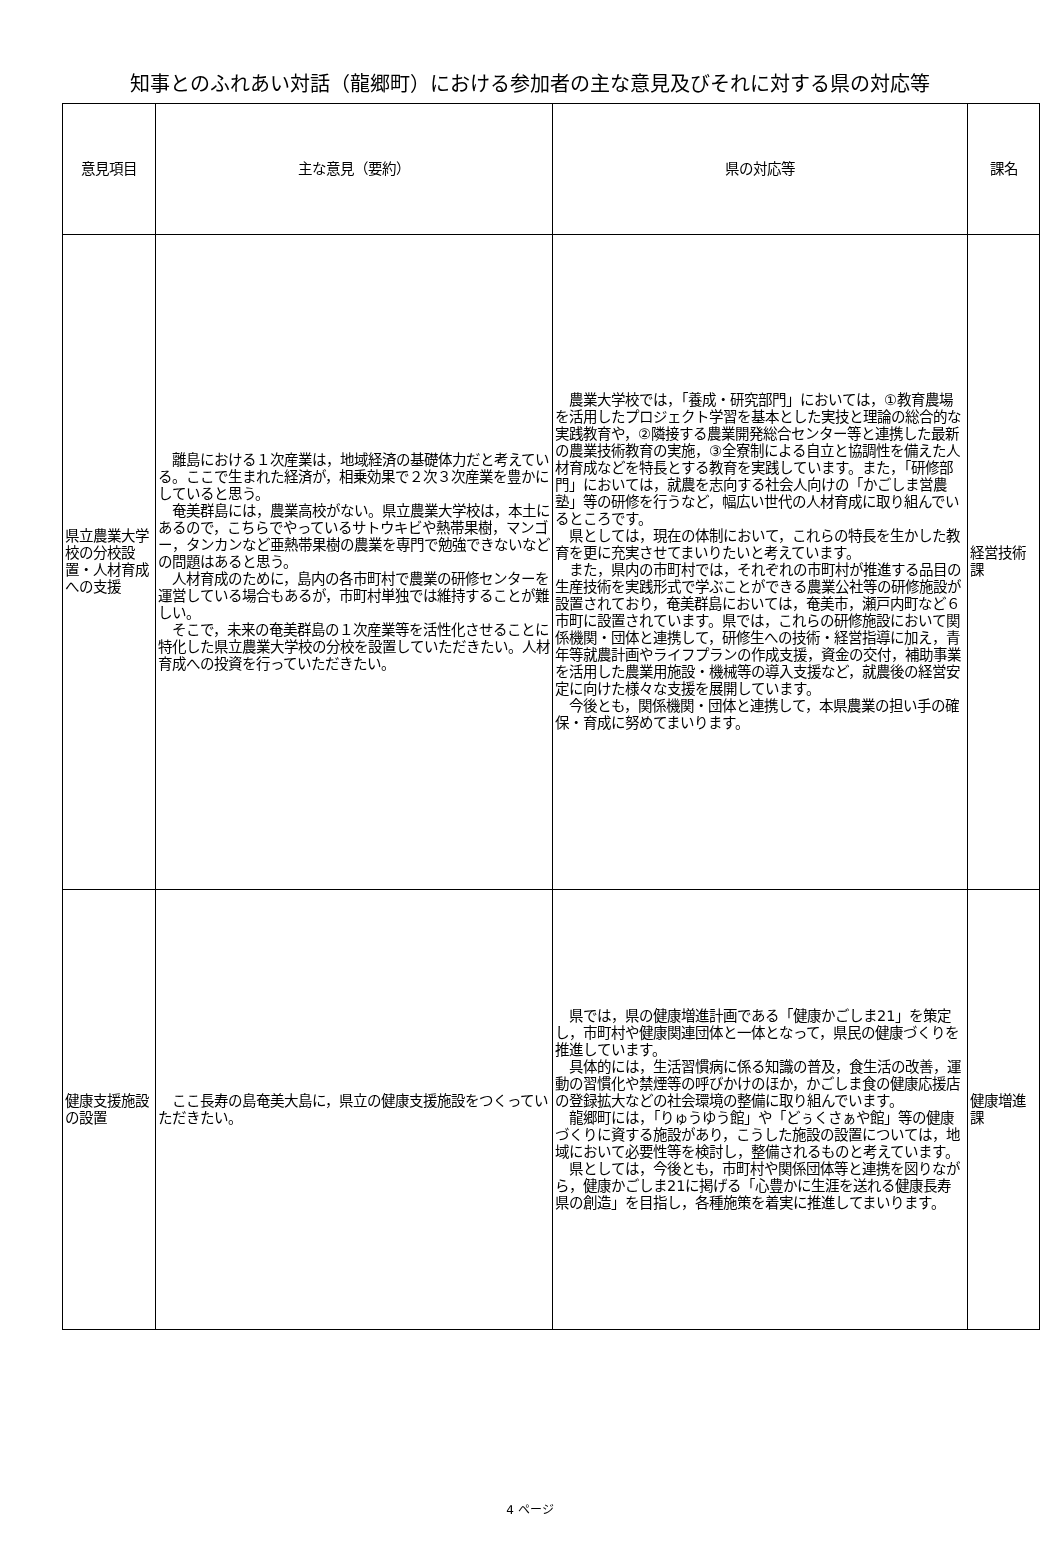知事とのふれあい対話（龍郷町）における参加者の主な意見及びそれに対する県の対応等
| 意見項目 | 主な意見（要約） | 県の対応等 | 課名 |
| --- | --- | --- | --- |
| 県立農業大学校の分校設置・人材育成への支援 | 離島における１次産業は，地域経済の基礎体力だと考えている。ここで生まれた経済が，相乗効果で２次３次産業を豊かにしていると思う。 奄美群島には，農業高校がない。県立農業大学校は，本土にあるので，こちらでやっているサトウキビや熱帯果樹，マンゴー，タンカンなど亜熱帯果樹の農業を専門で勉強できないなどの問題はあると思う。 人材育成のために，島内の各市町村で農業の研修センターを運営している場合もあるが，市町村単独では維持することが難しい。 そこで，未来の奄美群島の１次産業等を活性化させることに特化した県立農業大学校の分校を設置していただきたい。人材育成への投資を行っていただきたい。 | 農業大学校では，「養成・研究部門」においては，①教育農場を活用したプロジェクト学習を基本とした実技と理論の総合的な実践教育や，②隣接する農業開発総合センター等と連携した最新の農業技術教育の実施，③全寮制による自立と協調性を備えた人材育成などを特長とする教育を実践しています。また，「研修部門」においては，就農を志向する社会人向けの「かごしま営農塾」等の研修を行うなど，幅広い世代の人材育成に取り組んでいるところです。 県としては，現在の体制において，これらの特長を生かした教育を更に充実させてまいりたいと考えています。 また，県内の市町村では，それぞれの市町村が推進する品目の生産技術を実践形式で学ぶことができる農業公社等の研修施設が設置されており，奄美群島においては，奄美市，瀬戸内町など６市町に設置されています。県では，これらの研修施設において関係機関・団体と連携して，研修生への技術・経営指導に加え，青年等就農計画やライフプランの作成支援，資金の交付，補助事業を活用した農業用施設・機械等の導入支援など，就農後の経営安定に向けた様々な支援を展開しています。 今後とも，関係機関・団体と連携して，本県農業の担い手の確保・育成に努めてまいります。 | 経営技術課 |
| 健康支援施設の設置 | ここ長寿の島奄美大島に，県立の健康支援施設をつくっていただきたい。 | 県では，県の健康増進計画である「健康かごしま21」を策定し，市町村や健康関連団体と一体となって，県民の健康づくりを推進しています。 具体的には，生活習慣病に係る知識の普及，食生活の改善，運動の習慣化や禁煙等の呼びかけのほか，かごしま食の健康応援店の登録拡大などの社会環境の整備に取り組んでいます。 龍郷町には，「りゅうゆう館」や「どぅくさぁや館」等の健康づくりに資する施設があり，こうした施設の設置については，地域において必要性等を検討し，整備されるものと考えています。 県としては，今後とも，市町村や関係団体等と連携を図りながら，健康かごしま21に掲げる「心豊かに生涯を送れる健康長寿県の創造」を目指し，各種施策を着実に推進してまいります。 | 健康増進課 |
4 ページ